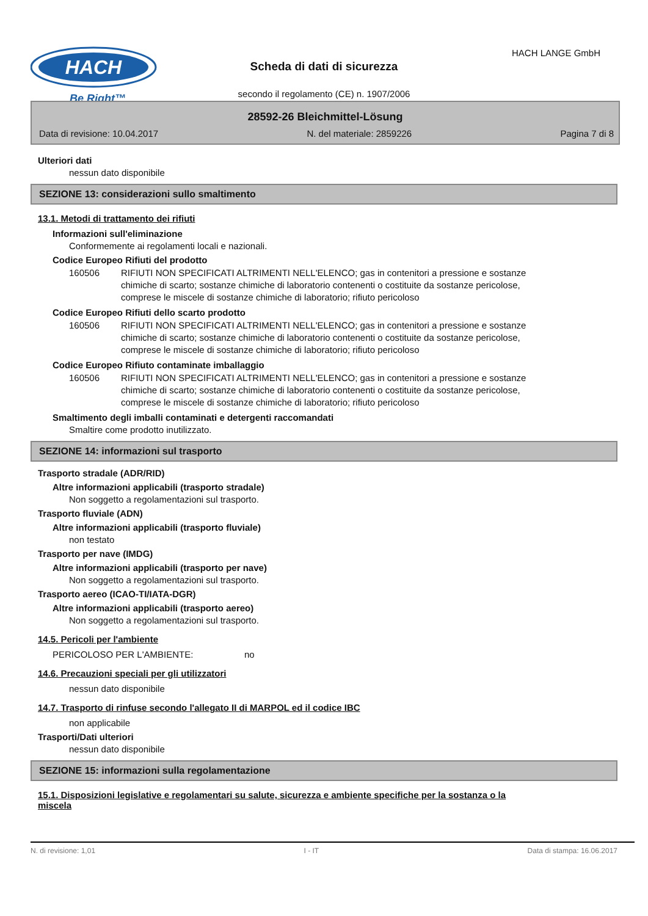HACH
Be Right™
HACH LANGE GmbH
Scheda di dati di sicurezza
secondo il regolamento (CE) n. 1907/2006
28592-26 Bleichmittel-Lösung
Data di revisione: 10.04.2017 N. del materiale: 2859226 Pagina 7 di 8
Ulteriori dati
nessun dato disponibile
SEZIONE 13: considerazioni sullo smaltimento
13.1. Metodi di trattamento dei rifiuti
Informazioni sull'eliminazione
Conformemente ai regolamenti locali e nazionali.
Codice Europeo Rifiuti del prodotto
160506 RIFIUTI NON SPECIFICATI ALTRIMENTI NELL'ELENCO; gas in contenitori a pressione e sostanze chimiche di scarto; sostanze chimiche di laboratorio contenenti o costituite da sostanze pericolose, comprese le miscele di sostanze chimiche di laboratorio; rifiuto pericoloso
Codice Europeo Rifiuti dello scarto prodotto
160506 RIFIUTI NON SPECIFICATI ALTRIMENTI NELL'ELENCO; gas in contenitori a pressione e sostanze chimiche di scarto; sostanze chimiche di laboratorio contenenti o costituite da sostanze pericolose, comprese le miscele di sostanze chimiche di laboratorio; rifiuto pericoloso
Codice Europeo Rifiuto contaminate imballaggio
160506 RIFIUTI NON SPECIFICATI ALTRIMENTI NELL'ELENCO; gas in contenitori a pressione e sostanze chimiche di scarto; sostanze chimiche di laboratorio contenenti o costituite da sostanze pericolose, comprese le miscele di sostanze chimiche di laboratorio; rifiuto pericoloso
Smaltimento degli imballi contaminati e detergenti raccomandati
Smaltire come prodotto inutilizzato.
SEZIONE 14: informazioni sul trasporto
Trasporto stradale (ADR/RID)
Altre informazioni applicabili (trasporto stradale)
Non soggetto a regolamentazioni sul trasporto.
Trasporto fluviale (ADN)
Altre informazioni applicabili (trasporto fluviale)
non testato
Trasporto per nave (IMDG)
Altre informazioni applicabili (trasporto per nave)
Non soggetto a regolamentazioni sul trasporto.
Trasporto aereo (ICAO-TI/IATA-DGR)
Altre informazioni applicabili (trasporto aereo)
Non soggetto a regolamentazioni sul trasporto.
14.5. Pericoli per l'ambiente
PERICOLOSO PER L'AMBIENTE: no
14.6. Precauzioni speciali per gli utilizzatori
nessun dato disponibile
14.7. Trasporto di rinfuse secondo l'allegato II di MARPOL ed il codice IBC
non applicabile
Trasporti/Dati ulteriori
nessun dato disponibile
SEZIONE 15: informazioni sulla regolamentazione
15.1. Disposizioni legislative e regolamentari su salute, sicurezza e ambiente specifiche per la sostanza o la miscela
N. di revisione: 1,01 I - IT Data di stampa: 16.06.2017